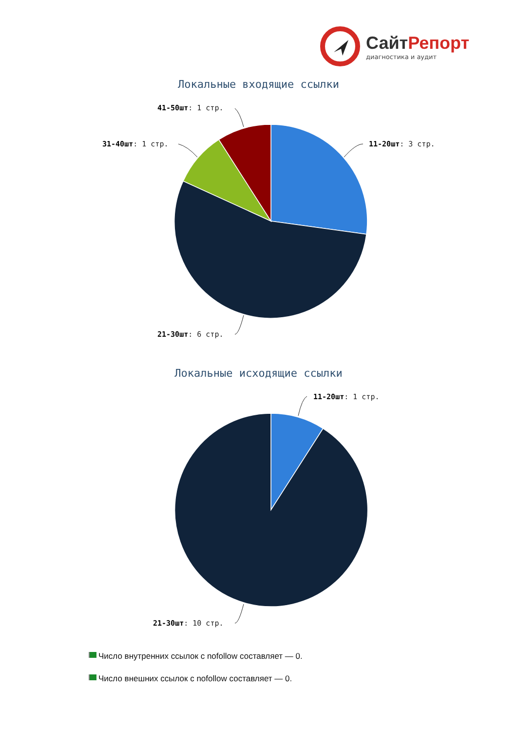СайтРепорт
диагностика и аудит
Локальные входящие ссылки
41-50шт: 1 стр.
31-40шт: 1 стр. 11-20шт: 3 стр.
21-30шт: 6 стр.
Локальные исходящие ссылки
11-20шт: 1 стр.
21-30шт: 10 стр.
Число внутренних ссылок с nofollow составляет — 0.
Число внешних ссылок с nofollow составляет — 0.